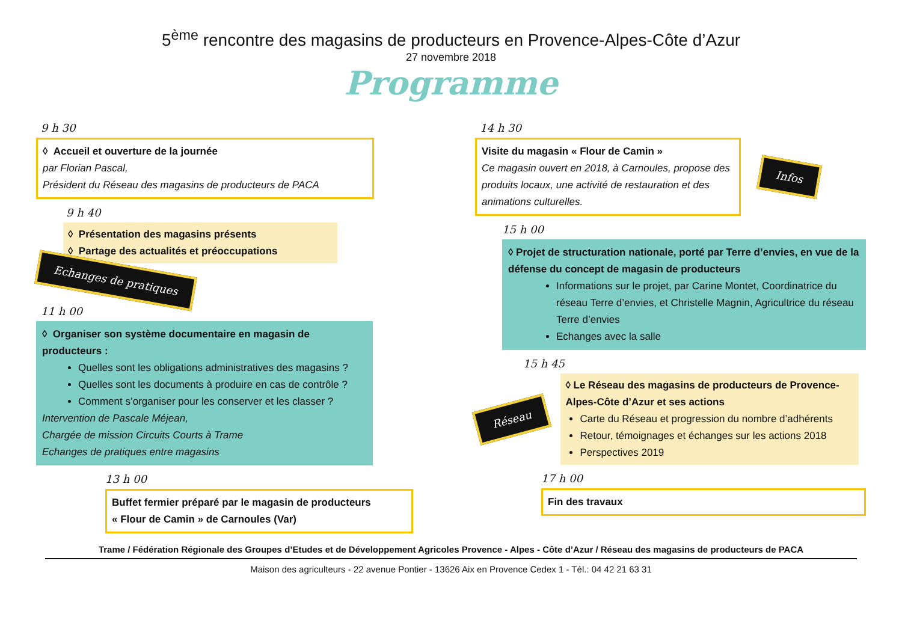5<sup>ème</sup> rencontre des magasins de producteurs en Provence-Alpes-Côte d’Azur
27 novembre 2018
Programme
9 h 30
◊ Accueil et ouverture de la journée
par Florian Pascal,
Président du Réseau des magasins de producteurs de PACA
9 h 40
◊ Présentation des magasins présents
◊ Partage des actualités et préoccupations
Echanges de pratiques
11 h 00
◊ Organiser son système documentaire en magasin de producteurs :
Quelles sont les obligations administratives des magasins ?
Quelles sont les documents à produire en cas de contrôle ?
Comment s’organiser pour les conserver et les classer ?
Intervention de Pascale Méjean,
Chargée de mission Circuits Courts à Trame
Echanges de pratiques entre magasins
13 h 00
Buffet fermier préparé par le magasin de producteurs
« Flour de Camin » de Carnoules (Var)
14 h 30
Visite du magasin « Flour de Camin »
Ce magasin ouvert en 2018, à Carnoules, propose des produits locaux, une activité de restauration et des animations culturelles.
Infos
15 h 00
◊ Projet de structuration nationale, porté par Terre d’envies, en vue de la défense du concept de magasin de producteurs
Informations sur le projet, par Carine Montet, Coordinatrice du réseau Terre d’envies, et Christelle Magnin, Agricultrice du réseau Terre d’envies
Echanges avec la salle
15 h 45
Réseau
◊ Le Réseau des magasins de producteurs de Provence-Alpes-Côte d’Azur et ses actions
Carte du Réseau et progression du nombre d’adhérents
Retour, témoignages et échanges sur les actions 2018
Perspectives 2019
17 h 00
Fin des travaux
Trame / Fédération Régionale des Groupes d’Etudes et de Développement Agricoles Provence - Alpes - Côte d’Azur / Réseau des magasins de producteurs de PACA
Maison des agriculteurs - 22 avenue Pontier - 13626 Aix en Provence Cedex 1 - Tél.: 04 42 21 63 31